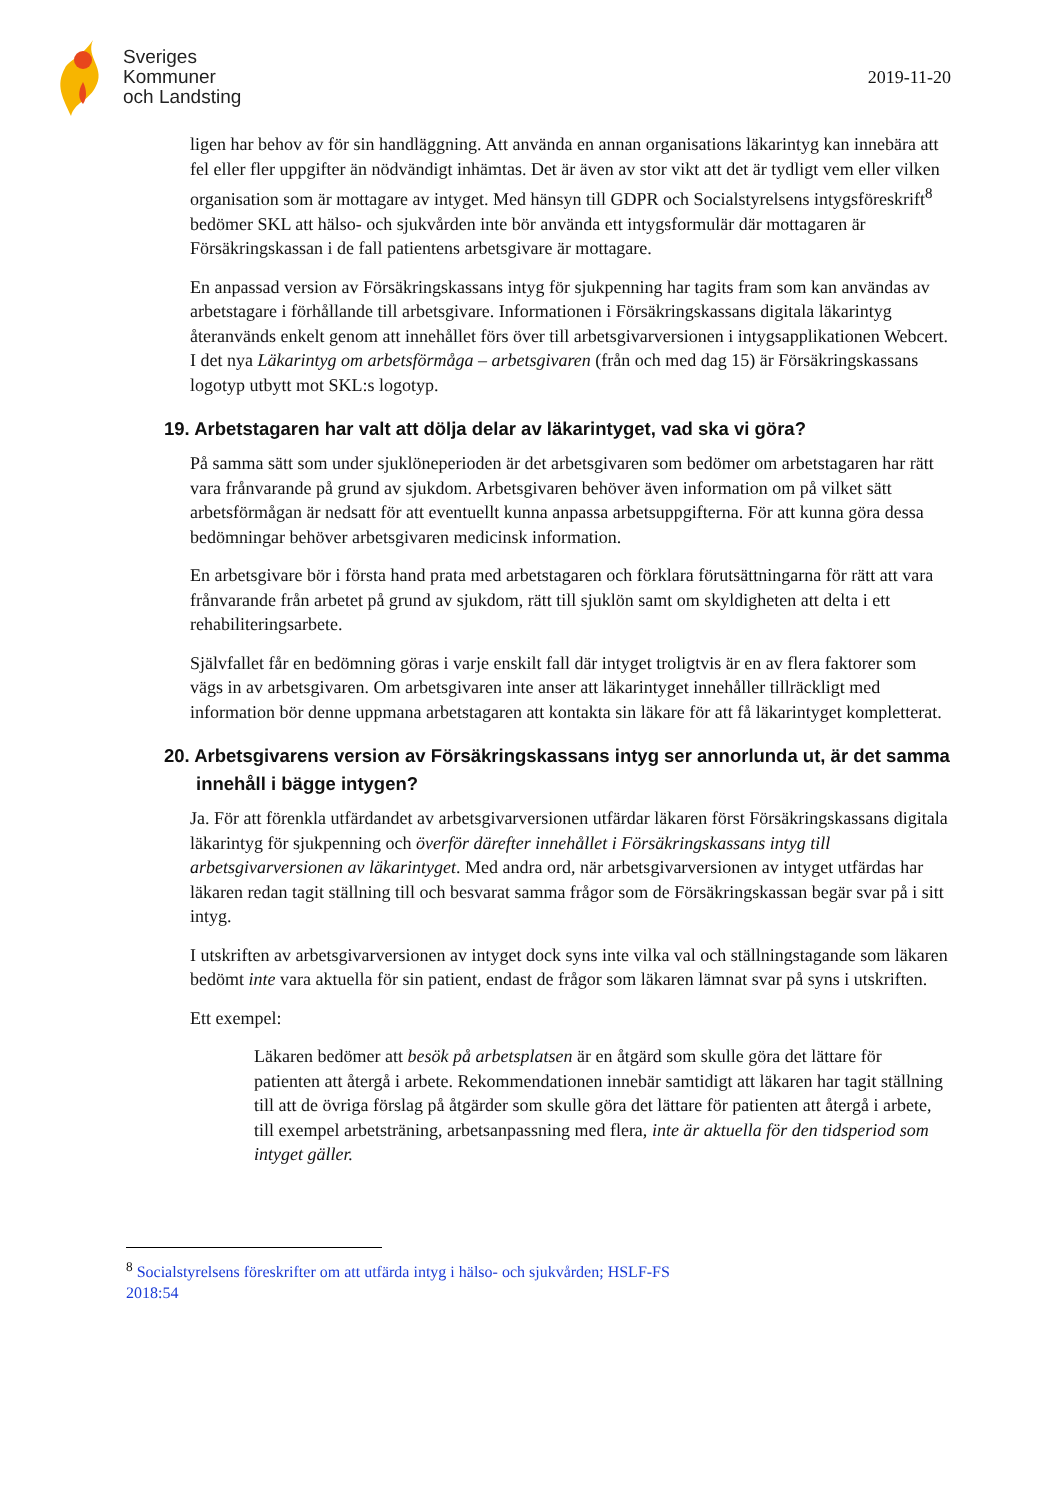Sveriges
Kommuner
och Landsting
2019-11-20
ligen har behov av för sin handläggning. Att använda en annan organisations läkarintyg kan innebära att fel eller fler uppgifter än nödvändigt inhämtas. Det är även av stor vikt att det är tydligt vem eller vilken organisation som är mottagare av intyget. Med hänsyn till GDPR och Socialstyrelsens intygsföreskrift<sup>8</sup> bedömer SKL att hälso- och sjukvården inte bör använda ett intygsformulär där mottagaren är Försäkringskassan i de fall patientens arbetsgivare är mottagare.
En anpassad version av Försäkringskassans intyg för sjukpenning har tagits fram som kan användas av arbetstagare i förhållande till arbetsgivare. Informationen i Försäkringskassans digitala läkarintyg återanvänds enkelt genom att innehållet förs över till arbetsgivarversionen i intygsapplikationen Webcert. I det nya Läkarintyg om arbetsförmåga – arbetsgivaren (från och med dag 15) är Försäkringskassans logotyp utbytt mot SKL:s logotyp.
19. Arbetstagaren har valt att dölja delar av läkarintyget, vad ska vi göra?
På samma sätt som under sjuklöneperioden är det arbetsgivaren som bedömer om arbetstagaren har rätt vara frånvarande på grund av sjukdom. Arbetsgivaren behöver även information om på vilket sätt arbetsförmågan är nedsatt för att eventuellt kunna anpassa arbetsuppgifterna. För att kunna göra dessa bedömningar behöver arbetsgivaren medicinsk information.
En arbetsgivare bör i första hand prata med arbetstagaren och förklara förutsättningarna för rätt att vara frånvarande från arbetet på grund av sjukdom, rätt till sjuklön samt om skyldigheten att delta i ett rehabiliteringsarbete.
Självfallet får en bedömning göras i varje enskilt fall där intyget troligtvis är en av flera faktorer som vägs in av arbetsgivaren. Om arbetsgivaren inte anser att läkarintyget innehåller tillräckligt med information bör denne uppmana arbetstagaren att kontakta sin läkare för att få läkarintyget kompletterat.
20. Arbetsgivarens version av Försäkringskassans intyg ser annorlunda ut, är det samma innehåll i bägge intygen?
Ja. För att förenkla utfärdandet av arbetsgivarversionen utfärdar läkaren först Försäkringskassans digitala läkarintyg för sjukpenning och överför därefter innehållet i Försäkringskassans intyg till arbetsgivarversionen av läkarintyget. Med andra ord, när arbetsgivarversionen av intyget utfärdas har läkaren redan tagit ställning till och besvarat samma frågor som de Försäkringskassan begär svar på i sitt intyg.
I utskriften av arbetsgivarversionen av intyget dock syns inte vilka val och ställningstagande som läkaren bedömt inte vara aktuella för sin patient, endast de frågor som läkaren lämnat svar på syns i utskriften.
Ett exempel:
Läkaren bedömer att besök på arbetsplatsen är en åtgärd som skulle göra det lättare för patienten att återgå i arbete. Rekommendationen innebär samtidigt att läkaren har tagit ställning till att de övriga förslag på åtgärder som skulle göra det lättare för patienten att återgå i arbete, till exempel arbetsträning, arbetsanpassning med flera, inte är aktuella för den tidsperiod som intyget gäller.
<sup>8</sup> Socialstyrelsens föreskrifter om att utfärda intyg i hälso- och sjukvården; HSLF-FS
2018:54